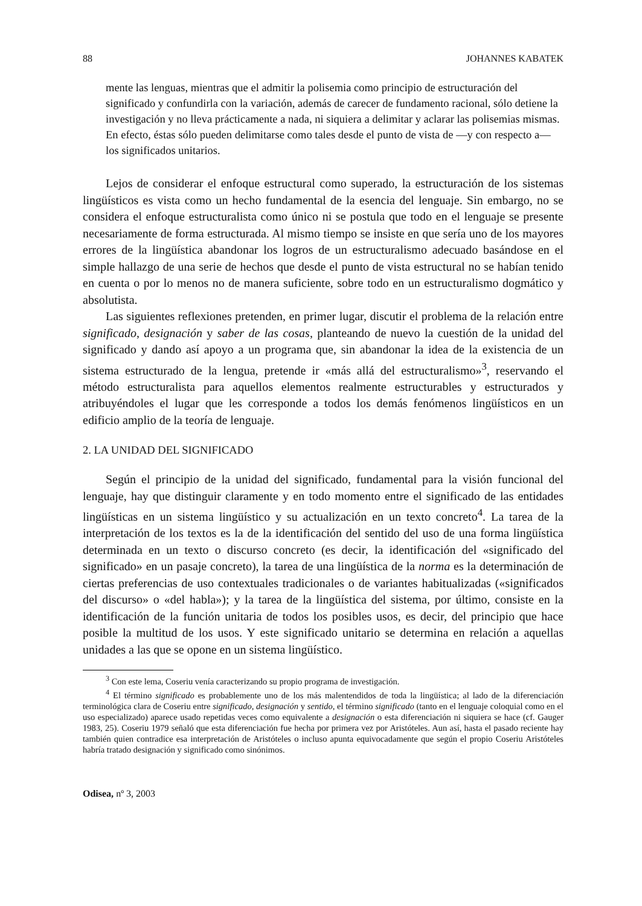88 JOHANNES KABATEK
mente las lenguas, mientras que el admitir la polisemia como principio de estructuración del significado y confundirla con la variación, además de carecer de fundamento racional, sólo detiene la investigación y no lleva prácticamente a nada, ni siquiera a delimitar y aclarar las polisemias mismas. En efecto, éstas sólo pueden delimitarse como tales desde el punto de vista de —y con respecto a— los significados unitarios.
Lejos de considerar el enfoque estructural como superado, la estructuración de los sistemas lingüísticos es vista como un hecho fundamental de la esencia del lenguaje. Sin embargo, no se considera el enfoque estructuralista como único ni se postula que todo en el lenguaje se presente necesariamente de forma estructurada. Al mismo tiempo se insiste en que sería uno de los mayores errores de la lingüística abandonar los logros de un estructuralismo adecuado basándose en el simple hallazgo de una serie de hechos que desde el punto de vista estructural no se habían tenido en cuenta o por lo menos no de manera suficiente, sobre todo en un estructuralismo dogmático y absolutista.
Las siguientes reflexiones pretenden, en primer lugar, discutir el problema de la relación entre significado, designación y saber de las cosas, planteando de nuevo la cuestión de la unidad del significado y dando así apoyo a un programa que, sin abandonar la idea de la existencia de un sistema estructurado de la lengua, pretende ir «más allá del estructuralismo»<sup>3</sup>, reservando el método estructuralista para aquellos elementos realmente estructurables y estructurados y atribuyéndoles el lugar que les corresponde a todos los demás fenómenos lingüísticos en un edificio amplio de la teoría de lenguaje.
2. LA UNIDAD DEL SIGNIFICADO
Según el principio de la unidad del significado, fundamental para la visión funcional del lenguaje, hay que distinguir claramente y en todo momento entre el significado de las entidades lingüísticas en un sistema lingüístico y su actualización en un texto concreto<sup>4</sup>. La tarea de la interpretación de los textos es la de la identificación del sentido del uso de una forma lingüística determinada en un texto o discurso concreto (es decir, la identificación del «significado del significado» en un pasaje concreto), la tarea de una lingüística de la norma es la determinación de ciertas preferencias de uso contextuales tradicionales o de variantes habitualizadas («significados del discurso» o «del habla»); y la tarea de la lingüística del sistema, por último, consiste en la identificación de la función unitaria de todos los posibles usos, es decir, del principio que hace posible la multitud de los usos. Y este significado unitario se determina en relación a aquellas unidades a las que se opone en un sistema lingüístico.
<sup>3</sup> Con este lema, Coseriu venía caracterizando su propio programa de investigación.
<sup>4</sup> El término significado es probablemente uno de los más malentendidos de toda la lingüística; al lado de la diferenciación terminológica clara de Coseriu entre significado, designación y sentido, el término significado (tanto en el lenguaje coloquial como en el uso especializado) aparece usado repetidas veces como equivalente a designación o esta diferenciación ni siquiera se hace (cf. Gauger 1983, 25). Coseriu 1979 señaló que esta diferenciación fue hecha por primera vez por Aristóteles. Aun así, hasta el pasado reciente hay también quien contradice esa interpretación de Aristóteles o incluso apunta equivocadamente que según el propio Coseriu Aristóteles habría tratado designación y significado como sinónimos.
Odisea, nº 3, 2003